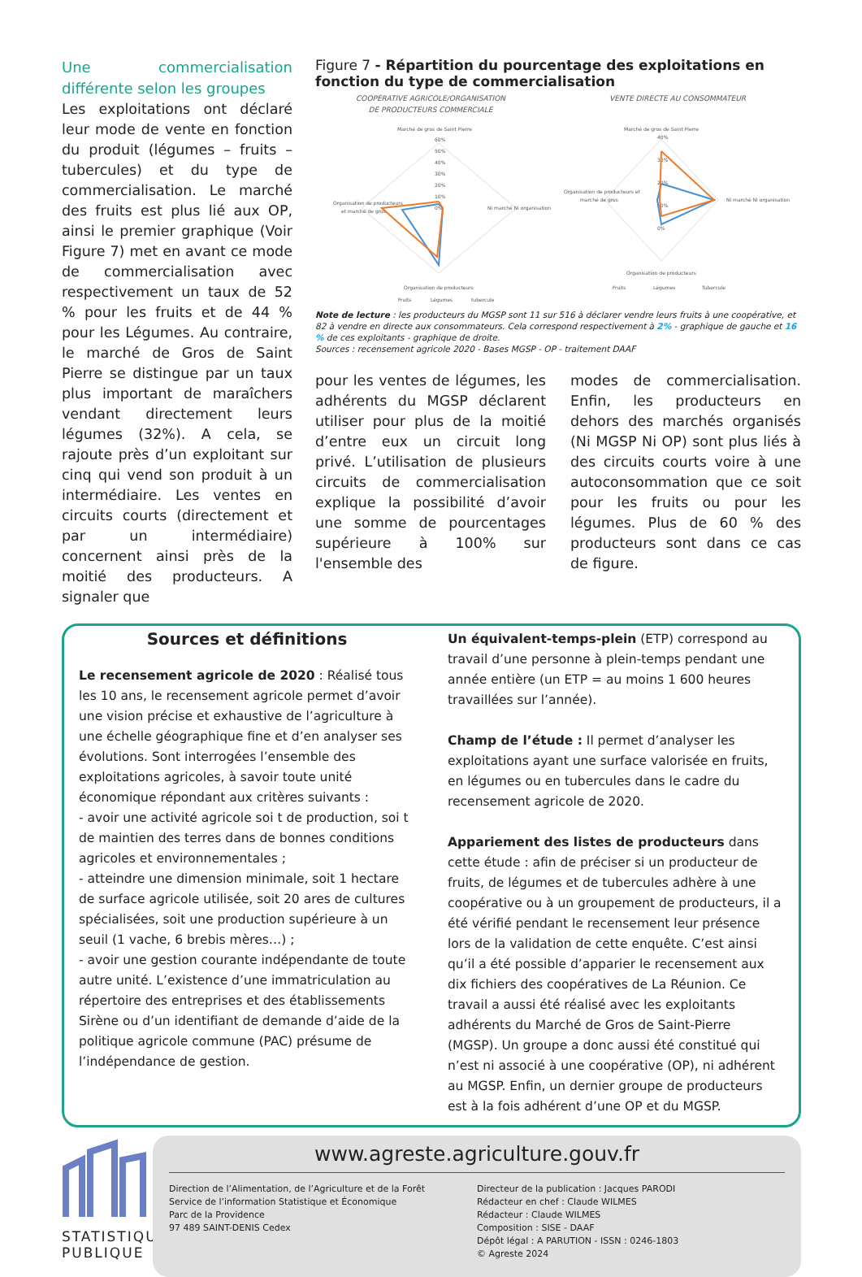Une commercialisation différente selon les groupes
Les exploitations ont déclaré leur mode de vente en fonction du produit (légumes – fruits – tubercules) et du type de commercialisation. Le marché des fruits est plus lié aux OP, ainsi le premier graphique (Voir Figure 7) met en avant ce mode de commercialisation avec respectivement un taux de 52 % pour les fruits et de 44 % pour les Légumes. Au contraire, le marché de Gros de Saint Pierre se distingue par un taux plus important de maraîchers vendant directement leurs légumes (32%). A cela, se rajoute près d’un exploitant sur cinq qui vend son produit à un intermédiaire. Les ventes en circuits courts (directement et par un intermédiaire) concernent ainsi près de la moitié des producteurs. A signaler que
Figure 7 - Répartition du pourcentage des exploitations en fonction du type de commercialisation
COOPÉRATIVE AGRICOLE/ORGANISATION
DE PRODUCTEURS COMMERCIALE
Marché de gros de Saint Pierre
60%
50%
40%
30%
20%
10%
0%
Organisation de producteurs
et marché de gros
Ni marché Ni organisation
Organisation de producteurs
Fruits
Légumes
tubercule
VENTE DIRECTE AU CONSOMMATEUR
Marché de gros de Saint Pierre
40%
30%
20%
10%
0%
Organisation de producteurs et
marché de gros
Ni marché Ni organisation
Organisation de producteurs
Fruits
Légumes
Tubercule
Note de lecture : les producteurs du MGSP sont 11 sur 516 à déclarer vendre leurs fruits à une coopérative, et 82 à vendre en directe aux consommateurs. Cela correspond respectivement à 2% - graphique de gauche et 16 % de ces exploitants - graphique de droite.
Sources : recensement agricole 2020 - Bases MGSP - OP - traitement DAAF
pour les ventes de légumes, les adhérents du MGSP déclarent utiliser pour plus de la moitié d’entre eux un circuit long privé. L’utilisation de plusieurs circuits de commercialisation explique la possibilité d’avoir une somme de pourcentages supérieure à 100% sur l'ensemble des
modes de commercialisation. Enfin, les producteurs en dehors des marchés organisés (Ni MGSP Ni OP) sont plus liés à des circuits courts voire à une autoconsommation que ce soit pour les fruits ou pour les légumes. Plus de 60 % des producteurs sont dans ce cas de figure.
Sources et définitions
Le recensement agricole de 2020 : Réalisé tous les 10 ans, le recensement agricole permet d’avoir une vision précise et exhaustive de l’agriculture à une échelle géographique fine et d’en analyser ses évolutions. Sont interrogées l’ensemble des exploitations agricoles, à savoir toute unité économique répondant aux critères suivants :
- avoir une activité agricole soi t de production, soi t de maintien des terres dans de bonnes conditions agricoles et environnementales ;
- atteindre une dimension minimale, soit 1 hectare de surface agricole utilisée, soit 20 ares de cultures spécialisées, soit une production supérieure à un seuil (1 vache, 6 brebis mères…) ;
- avoir une gestion courante indépendante de toute autre unité. L’existence d’une immatriculation au répertoire des entreprises et des établissements Sirène ou d’un identifiant de demande d’aide de la politique agricole commune (PAC) présume de l’indépendance de gestion.
Un équivalent-temps-plein (ETP) correspond au travail d’une personne à plein-temps pendant une année entière (un ETP = au moins 1 600 heures travaillées sur l’année).
Champ de l’étude : Il permet d’analyser les exploitations ayant une surface valorisée en fruits, en légumes ou en tubercules dans le cadre du recensement agricole de 2020.
Appariement des listes de producteurs dans cette étude : afin de préciser si un producteur de fruits, de légumes et de tubercules adhère à une coopérative ou à un groupement de producteurs, il a été vérifié pendant le recensement leur présence lors de la validation de cette enquête. C’est ainsi qu’il a été possible d’apparier le recensement aux dix fichiers des coopératives de La Réunion. Ce travail a aussi été réalisé avec les exploitants adhérents du Marché de Gros de Saint-Pierre (MGSP). Un groupe a donc aussi été constitué qui n’est ni associé à une coopérative (OP), ni adhérent au MGSP. Enfin, un dernier groupe de producteurs est à la fois adhérent d’une OP et du MGSP.
STATISTIQUE
PUBLIQUE
www.agreste.agriculture.gouv.fr
Direction de l’Alimentation, de l’Agriculture et de la Forêt
Service de l’information Statistique et Économique
Parc de la Providence
97 489 SAINT-DENIS Cedex
Directeur de la publication : Jacques PARODI
Rédacteur en chef : Claude WILMES
Rédacteur : Claude WILMES
Composition : SISE - DAAF
Dépôt légal : A PARUTION - ISSN : 0246-1803
© Agreste 2024